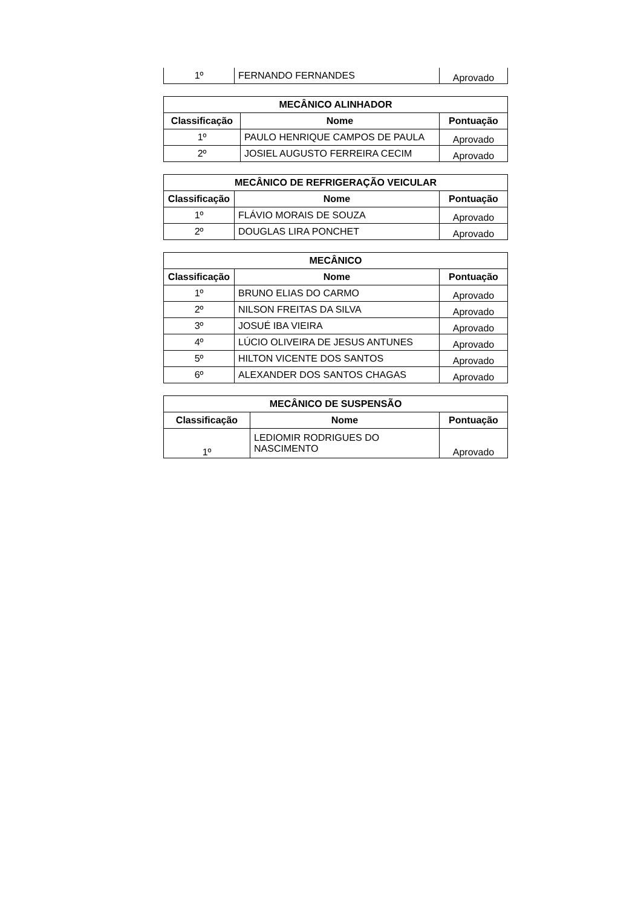| 1º | FERNANDO FERNANDES | Aprovado |
| MECÂNICO ALINHADOR | | |
| --- | --- | --- |
| Classificação | Nome | Pontuação |
| 1º | PAULO HENRIQUE CAMPOS DE PAULA | Aprovado |
| 2º | JOSIEL AUGUSTO FERREIRA CECIM | Aprovado |
| MECÂNICO DE REFRIGERAÇÃO VEICULAR | | |
| --- | --- | --- |
| Classificação | Nome | Pontuação |
| 1º | FLÁVIO MORAIS DE SOUZA | Aprovado |
| 2º | DOUGLAS LIRA PONCHET | Aprovado |
| MECÂNICO | | |
| --- | --- | --- |
| Classificação | Nome | Pontuação |
| 1º | BRUNO ELIAS DO CARMO | Aprovado |
| 2º | NILSON FREITAS DA SILVA | Aprovado |
| 3º | JOSUÉ IBA VIEIRA | Aprovado |
| 4º | LÚCIO OLIVEIRA DE JESUS ANTUNES | Aprovado |
| 5º | HILTON VICENTE DOS SANTOS | Aprovado |
| 6º | ALEXANDER DOS SANTOS CHAGAS | Aprovado |
| MECÂNICO DE SUSPENSÃO | | |
| --- | --- | --- |
| Classificação | Nome | Pontuação |
| 1º | LEDIOMIR RODRIGUES DO NASCIMENTO | Aprovado |